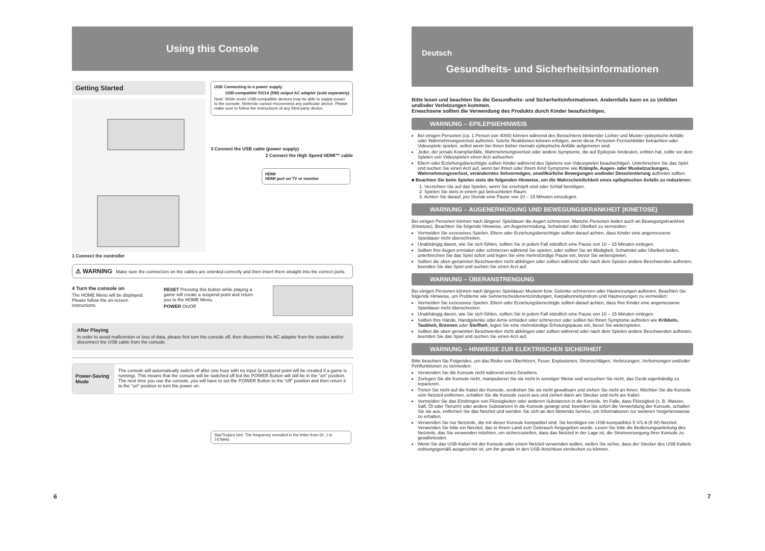Using this Console
Getting Started
1 Connect the controller
USB Connecting to a power supply
USB-compatible 5V/1A (5W) output AC adapter (sold separately)
Note: While some USB-compatible devices may be able to supply power to the console, Nintendo cannot recommend any particular device. Please make sure to follow the instructions of any third-party device.
3 Connect the USB cable (power supply)
2 Connect the High Speed HDMI™ cable
HDMI
HDMI port on TV or monitor
⚠ WARNING Make sure the connectors on the cables are oriented correctly and then insert them straight into the correct ports.
4 Turn the console on
The HOME Menu will be displayed. Please follow the on-screen instructions.
RESET Pressing this button while playing a game will create a suspend point and return you to the HOME Menu.
POWER On/Off
After Playing
In order to avoid malfunction or loss of data, please first turn the console off, then disconnect the AC adapter from the socket and/or disconnect the USB cable from the console.
Power-Saving Mode
The console will automatically switch off after one hour with no input (a suspend point will be created if a game is running). This means that the console will be switched off but the POWER Button will still be in the "on" position. The next time you use the console, you will have to set the POWER Button to the "off" position and then return it to the "on" position to turn the power on.
StarTropics hint: The frequency revealed in the letter from Dr. J is 747MHz.
6
Deutsch
Gesundheits- und Sicherheitsinformationen
Bitte lesen und beachten Sie die Gesundheits- und Sicherheitsinformationen. Andernfalls kann es zu Unfällen und/oder Verletzungen kommen.
Erwachsene sollten die Verwendung des Produkts durch Kinder beaufsichtigen.
WARNUNG – EPILEPSIEHINWEIS
Bei einigen Personen (ca. 1 Person von 4000) können während des Betrachtens blinkender Lichter und Muster epileptische Anfälle oder Wahrnehmungsverlust auftreten. Solche Reaktionen können erfolgen, wenn diese Personen Fernsehbilder betrachten oder Videospiele spielen, selbst wenn bei ihnen bisher niemals epileptische Anfälle aufgetreten sind.
Jeder, der jemals Krampfanfälle, Wahrnehmungsverlust oder andere Symptome, die auf Epilepsie hindeuten, erlitten hat, sollte vor dem Spielen von Videospielen einen Arzt aufsuchen.
Eltern oder Erziehungsberechtigte sollten Kinder während des Spielens von Videospielen beaufsichtigen. Unterbrechen Sie das Spiel und suchen Sie einen Arzt auf, wenn bei Ihnen oder Ihrem Kind Symptome wie Krämpfe, Augen- oder Muskelzuckungen, Wahrnehmungsverlust, veränderntes Sehvermögen, unwillkürliche Bewegungen und/oder Desorientierung auftreten sollten.
■ Beachten Sie beim Spielen stets die folgenden Hinweise, um die Wahrscheinlichkeit eines epileptischen Anfalls zu reduzieren:
1. Verzichten Sie auf das Spielen, wenn Sie erschöpft sind oder Schlaf benötigen.
2. Spielen Sie stets in einem gut beleuchteten Raum.
3. Achten Sie darauf, pro Stunde eine Pause von 10 – 15 Minuten einzulegen.
WARNUNG – AUGENERMÜDUNG UND BEWEGUNGSKRANKHEIT (KINETOSE)
Bei einigen Personen können nach längerer Spieldauer die Augen schmerzen. Manche Personen leiden auch an Bewegungskrankheit (Kinetose). Beachten Sie folgende Hinweise, um Augenermüdung, Schwindel oder Übelkeit zu vermeiden:
Vermeiden Sie exzessives Spielen. Eltern oder Erziehungsberechtigte sollten darauf achten, dass Kinder eine angemessene Spieldauer nicht überschreiten.
Unabhängig davon, wie Sie sich fühlen, sollten Sie in jedem Fall stündlich eine Pause von 10 – 15 Minuten einlegen.
Sollten Ihre Augen ermüden oder schmerzen während Sie spielen, oder sollten Sie an Müdigkeit, Schwindel oder Übelkeit leiden, unterbrechen Sie das Spiel sofort und legen Sie eine mehrstündige Pause ein, bevor Sie weiterspielen.
Sollten die oben genannten Beschwerden nicht abklingen oder sollten während oder nach dem Spielen andere Beschwerden auftreten, beenden Sie das Spiel und suchen Sie einen Arzt auf.
WARNUNG – ÜBERANSTRENGUNG
Bei einigen Personen können nach längerer Spieldauer Muskeln bzw. Gelenke schmerzen oder Hautreizungen auftreten. Beachten Sie folgende Hinweise, um Probleme wie Sehnenscheidenentzündungen, Karpaltunnelsyndrom und Hautreizungen zu vermeiden:
Vermeiden Sie exzessives Spielen. Eltern oder Erziehungsberechtigte sollten darauf achten, dass Ihre Kinder eine angemessene Spieldauer nicht überschreiten.
Unabhängig davon, wie Sie sich fühlen, sollten Sie in jedem Fall stündlich eine Pause von 10 – 15 Minuten einlegen.
Sollten Ihre Hände, Handgelenke oder Arme ermüden oder schmerzen oder sollten bei Ihnen Symptome auftreten wie Kribbeln, Taubheit, Brennen oder Steifheit, legen Sie eine mehrstündige Erholungspause ein, bevor Sie weiterspielen.
Sollten die oben genannten Beschwerden nicht abklingen oder sollten während oder nach dem Spielen andere Beschwerden auftreten, beenden Sie das Spiel und suchen Sie einen Arzt auf.
WARNUNG – HINWEISE ZUR ELEKTRISCHEN SICHERHEIT
Bitte beachten Sie Folgendes, um das Risiko von Überhitzen, Feuer, Explosionen, Stromschlägen, Verletzungen, Verformungen und/oder Fehlfunktionen zu vermeiden:
Verwenden Sie die Konsole nicht während eines Gewitters.
Zerlegen Sie die Konsole nicht, manipulieren Sie sie nicht in sonstiger Weise und versuchen Sie nicht, das Gerät eigenhändig zu reparieren.
Treten Sie nicht auf die Kabel der Konsole, verdrehen Sie sie nicht gewaltsam und ziehen Sie nicht an ihnen. Möchten Sie die Konsole vom Netzteil entfernen, schalten Sie die Konsole zuerst aus und ziehen dann am Stecker und nicht am Kabel.
Vermeiden Sie das Eindringen von Flüssigkeiten oder anderen Substanzen in die Konsole. Im Falle, dass Flüssigkeit (z. B. Wasser, Saft, Öl oder Tierurin) oder andere Substanzen in die Konsole gelangt sind, beenden Sie sofort die Verwendung der Konsole, schalten Sie sie aus, entfernen Sie das Netzteil und wenden Sie sich an den Nintendo Service, um Informationen zur weiteren Vorgehensweise zu erhalten.
Verwenden Sie nur Netzteile, die mit dieser Konsole kompatibel sind. Sie benötigen ein USB-kompatibles 5 V/1 A (5 W)-Netzteil. Verwenden Sie bitte ein Netzteil, das in Ihrem Land zum Gebrauch freigegeben wurde. Lesen Sie bitte die Bedienungsanleitung des Netzteils, das Sie verwenden möchten, um sicherzustellen, dass das Netzteil in der Lage ist, die Stromversorgung Ihrer Konsole zu gewährleisten.
Wenn Sie das USB-Kabel mit der Konsole oder einem Netzteil verwenden wollen, stellen Sie sicher, dass der Stecker des USB-Kabels ordnungsgemäß ausgerichtet ist, um ihn gerade in den USB-Anschluss einstecken zu können.
7